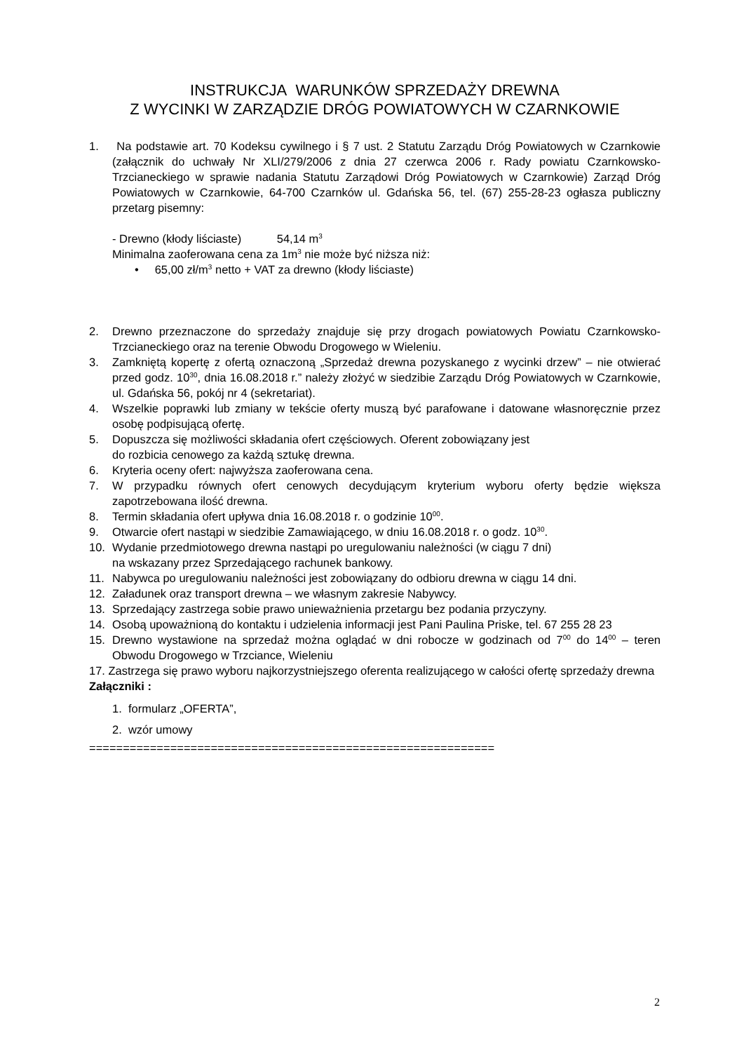INSTRUKCJA WARUNKÓW SPRZEDAŻY DREWNA
Z WYCINKI W ZARZĄDZIE DRÓG POWIATOWYCH W CZARNKOWIE
1. Na podstawie art. 70 Kodeksu cywilnego i § 7 ust. 2 Statutu Zarządu Dróg Powiatowych w Czarnkowie (załącznik do uchwały Nr XLI/279/2006 z dnia 27 czerwca 2006 r. Rady powiatu Czarnkowsko-Trzcianeckiego w sprawie nadania Statutu Zarządowi Dróg Powiatowych w Czarnkowie) Zarząd Dróg Powiatowych w Czarnkowie, 64-700 Czarnków ul. Gdańska 56, tel. (67) 255-28-23 ogłasza publiczny przetarg pisemny:
- Drewno (kłody liściaste) 54,14 m<sup>3</sup>
Minimalna zaoferowana cena za 1m<sup>3</sup> nie może być niższa niż:
• 65,00 zł/m<sup>3</sup> netto + VAT za drewno (kłody liściaste)
2. Drewno przeznaczone do sprzedaży znajduje się przy drogach powiatowych Powiatu Czarnkowsko-Trzcianeckiego oraz na terenie Obwodu Drogowego w Wieleniu.
3. Zamkniętą kopertę z ofertą oznaczoną „Sprzedaż drewna pozyskanego z wycinki drzew” – nie otwierać przed godz. 10<sup>30</sup>, dnia 16.08.2018 r.” należy złożyć w siedzibie Zarządu Dróg Powiatowych w Czarnkowie, ul. Gdańska 56, pokój nr 4 (sekretariat).
4. Wszelkie poprawki lub zmiany w tekście oferty muszą być parafowane i datowane własnoręcznie przez osobę podpisującą ofertę.
5. Dopuszcza się możliwości składania ofert częściowych. Oferent zobowiązany jest
do rozbicia cenowego za każdą sztukę drewna.
6. Kryteria oceny ofert: najwyższa zaoferowana cena.
7. W przypadku równych ofert cenowych decydującym kryterium wyboru oferty będzie większa zapotrzebowana ilość drewna.
8. Termin składania ofert upływa dnia 16.08.2018 r. o godzinie 10<sup>00</sup>.
9. Otwarcie ofert nastąpi w siedzibie Zamawiającego, w dniu 16.08.2018 r. o godz. 10<sup>30</sup>.
10. Wydanie przedmiotowego drewna nastąpi po uregulowaniu należności (w ciągu 7 dni)
na wskazany przez Sprzedającego rachunek bankowy.
11. Nabywca po uregulowaniu należności jest zobowiązany do odbioru drewna w ciągu 14 dni.
12. Załadunek oraz transport drewna – we własnym zakresie Nabywcy.
13. Sprzedający zastrzega sobie prawo unieważnienia przetargu bez podania przyczyny.
14. Osobą upoważnioną do kontaktu i udzielenia informacji jest Pani Paulina Priske, tel. 67 255 28 23
15. Drewno wystawione na sprzedaż można oglądać w dni robocze w godzinach od 7<sup>00</sup> do 14<sup>00</sup> – teren Obwodu Drogowego w Trzciance, Wieleniu
17. Zastrzega się prawo wyboru najkorzystniejszego oferenta realizującego w całości ofertę sprzedaży drewna
Załączniki :
1. formularz „OFERTA”,
2. wzór umowy
============================================================
2